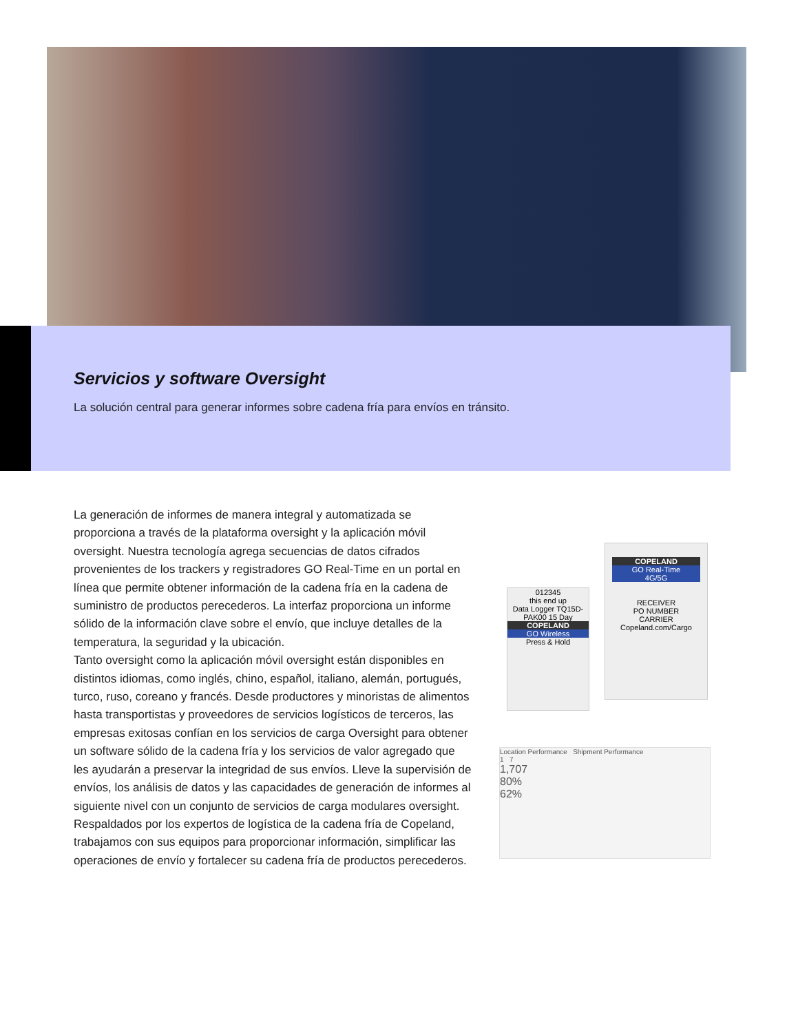Servicios y software Oversight
La solución central para generar informes sobre cadena fría para envíos en tránsito.
La generación de informes de manera integral y automatizada se proporciona a través de la plataforma oversight y la aplicación móvil oversight. Nuestra tecnología agrega secuencias de datos cifrados provenientes de los trackers y registradores GO Real-Time en un portal en línea que permite obtener información de la cadena fría en la cadena de suministro de productos perecederos. La interfaz proporciona un informe sólido de la información clave sobre el envío, que incluye detalles de la temperatura, la seguridad y la ubicación.
Tanto oversight como la aplicación móvil oversight están disponibles en distintos idiomas, como inglés, chino, español, italiano, alemán, portugués, turco, ruso, coreano y francés. Desde productores y minoristas de alimentos hasta transportistas y proveedores de servicios logísticos de terceros, las empresas exitosas confían en los servicios de carga Oversight para obtener un software sólido de la cadena fría y los servicios de valor agregado que les ayudarán a preservar la integridad de sus envíos. Lleve la supervisión de envíos, los análisis de datos y las capacidades de generación de informes al siguiente nivel con un conjunto de servicios de carga modulares oversight. Respaldados por los expertos de logística de la cadena fría de Copeland, trabajamos con sus equipos para proporcionar información, simplificar las operaciones de envío y fortalecer su cadena fría de productos perecederos.
012345
this end up
Data Logger TQ15D-PAK00 15 Day
COPELAND
GO Wireless
Press & Hold
COPELAND
GO Real-Time
4G/5G
RECEIVER
PO NUMBER
CARRIER
Copeland.com/Cargo
Location Performance Shipment Performance
1 7
1,707
80%
62%